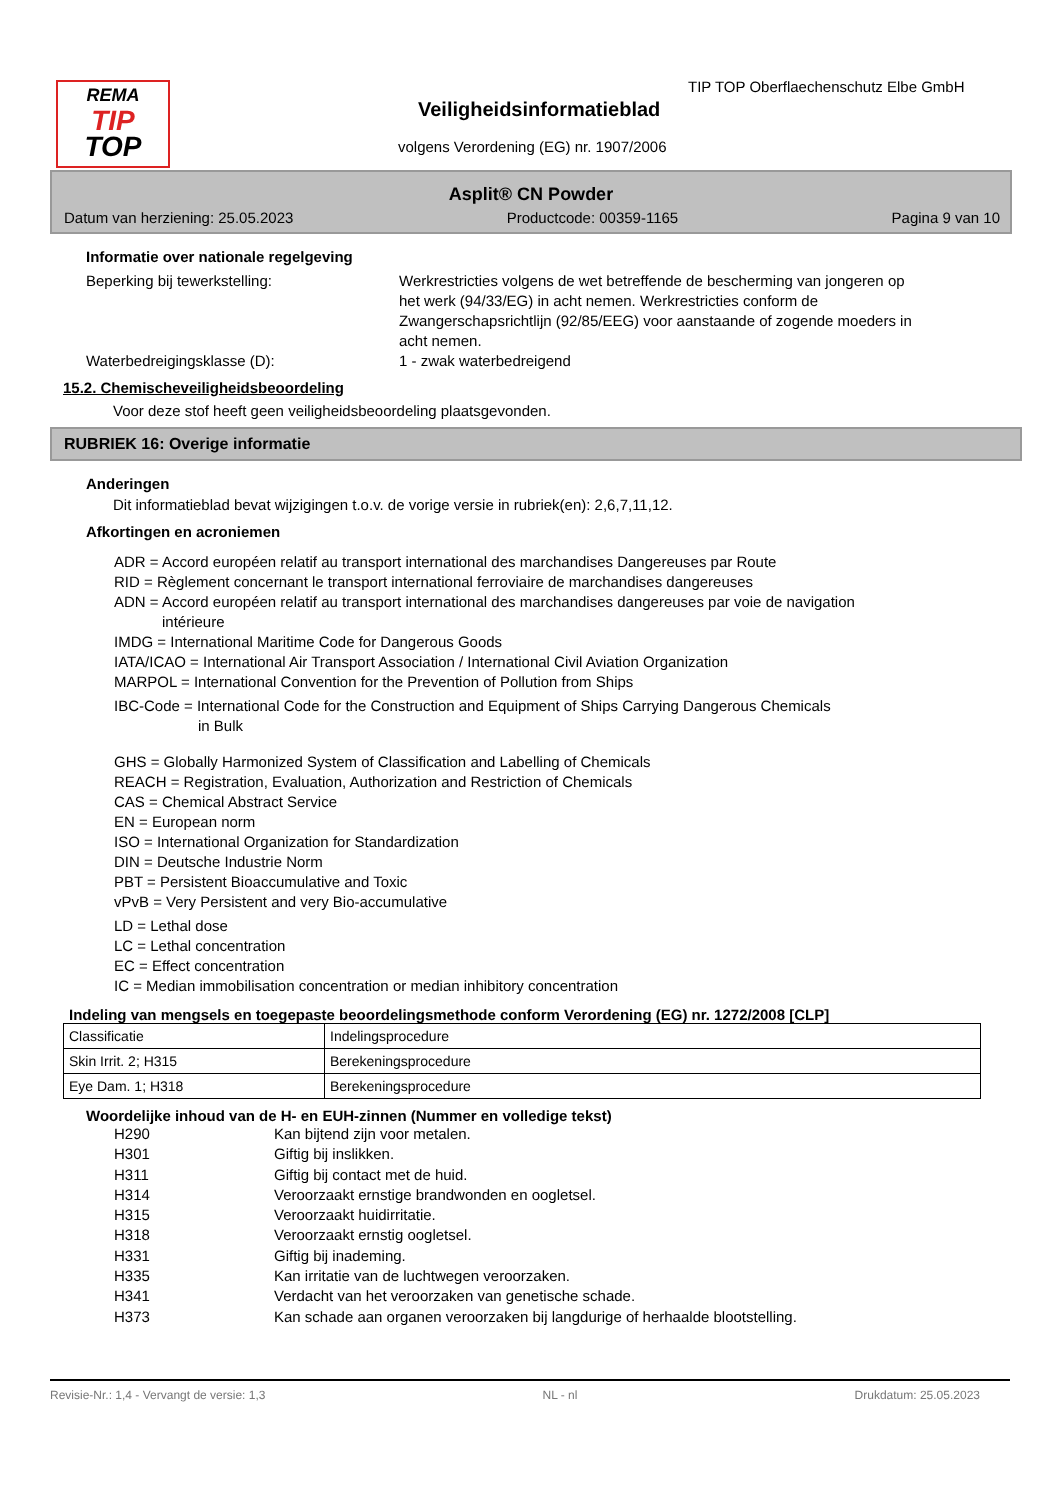REMA
TIP
TOP
TIP TOP Oberflaechenschutz Elbe GmbH
Veiligheidsinformatieblad
volgens Verordening (EG) nr. 1907/2006
Asplit® CN Powder
Datum van herziening: 25.05.2023 Productcode: 00359-1165 Pagina 9 van 10
Informatie over nationale regelgeving
Beperking bij tewerkstelling: Werkrestricties volgens de wet betreffende de bescherming van jongeren op het werk (94/33/EG) in acht nemen. Werkrestricties conform de Zwangerschapsrichtlijn (92/85/EEG) voor aanstaande of zogende moeders in acht nemen.
Waterbedreigingsklasse (D): 1 - zwak waterbedreigend
15.2. Chemischeveiligheidsbeoordeling
Voor deze stof heeft geen veiligheidsbeoordeling plaatsgevonden.
RUBRIEK 16: Overige informatie
Anderingen
Dit informatieblad bevat wijzigingen t.o.v. de vorige versie in rubriek(en): 2,6,7,11,12.
Afkortingen en acroniemen
ADR = Accord européen relatif au transport international des marchandises Dangereuses par Route
RID = Règlement concernant le transport international ferroviaire de marchandises dangereuses
ADN = Accord européen relatif au transport international des marchandises dangereuses par voie de navigation
intérieure
IMDG = International Maritime Code for Dangerous Goods
IATA/ICAO = International Air Transport Association / International Civil Aviation Organization
MARPOL = International Convention for the Prevention of Pollution from Ships
IBC-Code = International Code for the Construction and Equipment of Ships Carrying Dangerous Chemicals
in Bulk
GHS = Globally Harmonized System of Classification and Labelling of Chemicals
REACH = Registration, Evaluation, Authorization and Restriction of Chemicals
CAS = Chemical Abstract Service
EN = European norm
ISO = International Organization for Standardization
DIN = Deutsche Industrie Norm
PBT = Persistent Bioaccumulative and Toxic
vPvB = Very Persistent and very Bio-accumulative
LD = Lethal dose
LC = Lethal concentration
EC = Effect concentration
IC = Median immobilisation concentration or median inhibitory concentration
Indeling van mengsels en toegepaste beoordelingsmethode conform Verordening (EG) nr. 1272/2008 [CLP]
| Classificatie | Indelingsprocedure |
| Skin Irrit. 2; H315 | Berekeningsprocedure |
| Eye Dam. 1; H318 | Berekeningsprocedure |
Woordelijke inhoud van de H- en EUH-zinnen (Nummer en volledige tekst)
H290 Kan bijtend zijn voor metalen.
H301 Giftig bij inslikken.
H311 Giftig bij contact met de huid.
H314 Veroorzaakt ernstige brandwonden en oogletsel.
H315 Veroorzaakt huidirritatie.
H318 Veroorzaakt ernstig oogletsel.
H331 Giftig bij inademing.
H335 Kan irritatie van de luchtwegen veroorzaken.
H341 Verdacht van het veroorzaken van genetische schade.
H373 Kan schade aan organen veroorzaken bij langdurige of herhaalde blootstelling.
Revisie-Nr.: 1,4 - Vervangt de versie: 1,3 NL - nl Drukdatum: 25.05.2023